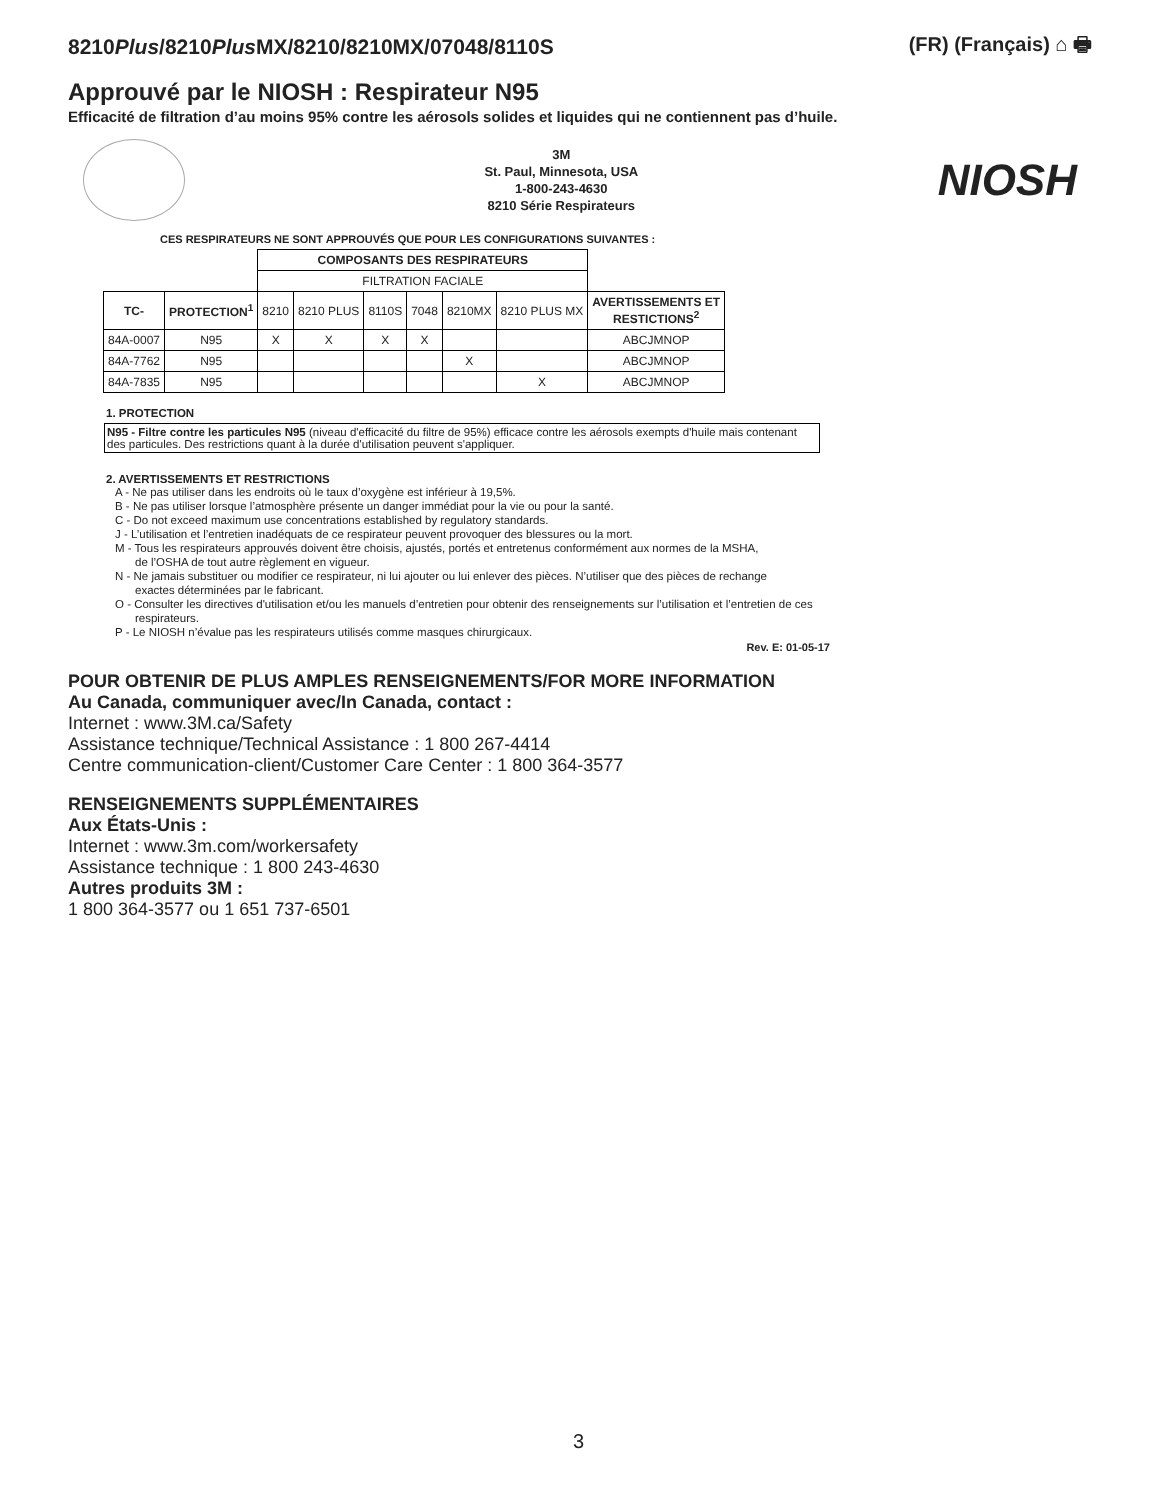8210Plus/8210Plus MX/8210/8210MX/07048/8110S
(FR) (Français) ⌂ 🖶
Approuvé par le NIOSH : Respirateur N95
Efficacité de filtration d’au moins 95% contre les aérosols solides et liquides qui ne contiennent pas d’huile.
3M
St. Paul, Minnesota, USA
1-800-243-4630
8210 Série Respirateurs
NIOSH
CES RESPIRATEURS NE SONT APPROUVÉS QUE POUR LES CONFIGURATIONS SUIVANTES :
| | | COMPOSANTS DES RESPIRATEURS | | | | | | |
| | | FILTRATION FACIALE | | | | | | |
| TC- | PROTECTION<sup>1</sup> | 8210 | 8210 PLUS | 8110S | 7048 | 8210MX | 8210 PLUS MX | AVERTISSEMENTS ET RESTICTIONS<sup>2</sup> |
| 84A-0007 | N95 | X | X | X | X | | | ABCJMNOP |
| 84A-7762 | N95 | | | | | X | | ABCJMNOP |
| 84A-7835 | N95 | | | | | | X | ABCJMNOP |
1. PROTECTION
N95 - Filtre contre les particules N95 (niveau d'efficacité du filtre de 95%) efficace contre les aérosols exempts d'huile mais contenant des particules. Des restrictions quant à la durée d'utilisation peuvent s'appliquer.
2. AVERTISSEMENTS ET RESTRICTIONS
A - Ne pas utiliser dans les endroits où le taux d’oxygène est inférieur à 19,5%.
B - Ne pas utiliser lorsque l’atmosphère présente un danger immédiat pour la vie ou pour la santé.
C - Do not exceed maximum use concentrations established by regulatory standards.
J - L’utilisation et l’entretien inadéquats de ce respirateur peuvent provoquer des blessures ou la mort.
M - Tous les respirateurs approuvés doivent être choisis, ajustés, portés et entretenus conformément aux normes de la MSHA,
de l’OSHA de tout autre règlement en vigueur.
N - Ne jamais substituer ou modifier ce respirateur, ni lui ajouter ou lui enlever des pièces. N’utiliser que des pièces de rechange
exactes déterminées par le fabricant.
O - Consulter les directives d'utilisation et/ou les manuels d’entretien pour obtenir des renseignements sur l’utilisation et l’entretien de ces
respirateurs.
P - Le NIOSH n’évalue pas les respirateurs utilisés comme masques chirurgicaux.
Rev. E: 01-05-17
POUR OBTENIR DE PLUS AMPLES RENSEIGNEMENTS/FOR MORE INFORMATION
Au Canada, communiquer avec/In Canada, contact :
Internet : www.3M.ca/Safety
Assistance technique/Technical Assistance : 1 800 267-4414
Centre communication-client/Customer Care Center : 1 800 364-3577
RENSEIGNEMENTS SUPPLÉMENTAIRES
Aux États-Unis :
Internet : www.3m.com/workersafety
Assistance technique : 1 800 243-4630
Autres produits 3M :
1 800 364-3577 ou 1 651 737-6501
3